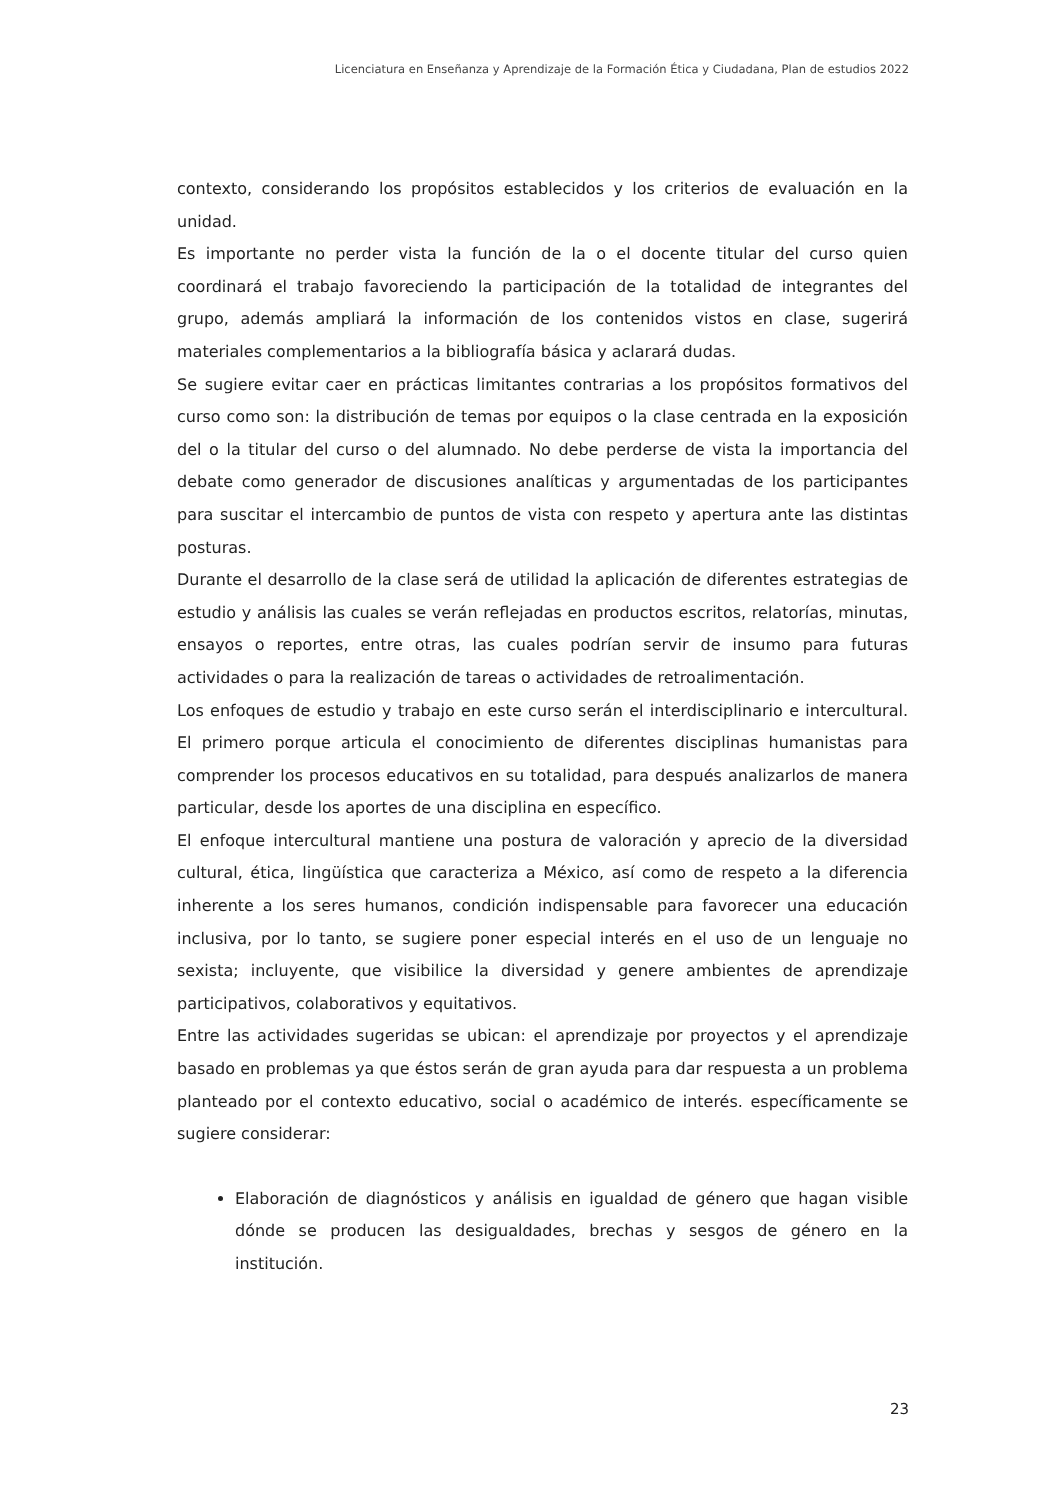Licenciatura en Enseñanza y Aprendizaje de la Formación Ética y Ciudadana, Plan de estudios 2022
contexto, considerando los propósitos establecidos y los criterios de evaluación en la unidad.
Es importante no perder vista la función de la o el docente titular del curso quien coordinará el trabajo favoreciendo la participación de la totalidad de integrantes del grupo, además ampliará la información de los contenidos vistos en clase, sugerirá materiales complementarios a la bibliografía básica y aclarará dudas.
Se sugiere evitar caer en prácticas limitantes contrarias a los propósitos formativos del curso como son: la distribución de temas por equipos o la clase centrada en la exposición del o la titular del curso o del alumnado. No debe perderse de vista la importancia del debate como generador de discusiones analíticas y argumentadas de los participantes para suscitar el intercambio de puntos de vista con respeto y apertura ante las distintas posturas.
Durante el desarrollo de la clase será de utilidad la aplicación de diferentes estrategias de estudio y análisis las cuales se verán reflejadas en productos escritos, relatorías, minutas, ensayos o reportes, entre otras, las cuales podrían servir de insumo para futuras actividades o para la realización de tareas o actividades de retroalimentación.
Los enfoques de estudio y trabajo en este curso serán el interdisciplinario e intercultural. El primero porque articula el conocimiento de diferentes disciplinas humanistas para comprender los procesos educativos en su totalidad, para después analizarlos de manera particular, desde los aportes de una disciplina en específico.
El enfoque intercultural mantiene una postura de valoración y aprecio de la diversidad cultural, ética, lingüística que caracteriza a México, así como de respeto a la diferencia inherente a los seres humanos, condición indispensable para favorecer una educación inclusiva, por lo tanto, se sugiere poner especial interés en el uso de un lenguaje no sexista; incluyente, que visibilice la diversidad y genere ambientes de aprendizaje participativos, colaborativos y equitativos.
Entre las actividades sugeridas se ubican: el aprendizaje por proyectos y el aprendizaje basado en problemas ya que éstos serán de gran ayuda para dar respuesta a un problema planteado por el contexto educativo, social o académico de interés. específicamente se sugiere considerar:
Elaboración de diagnósticos y análisis en igualdad de género que hagan visible dónde se producen las desigualdades, brechas y sesgos de género en la institución.
23